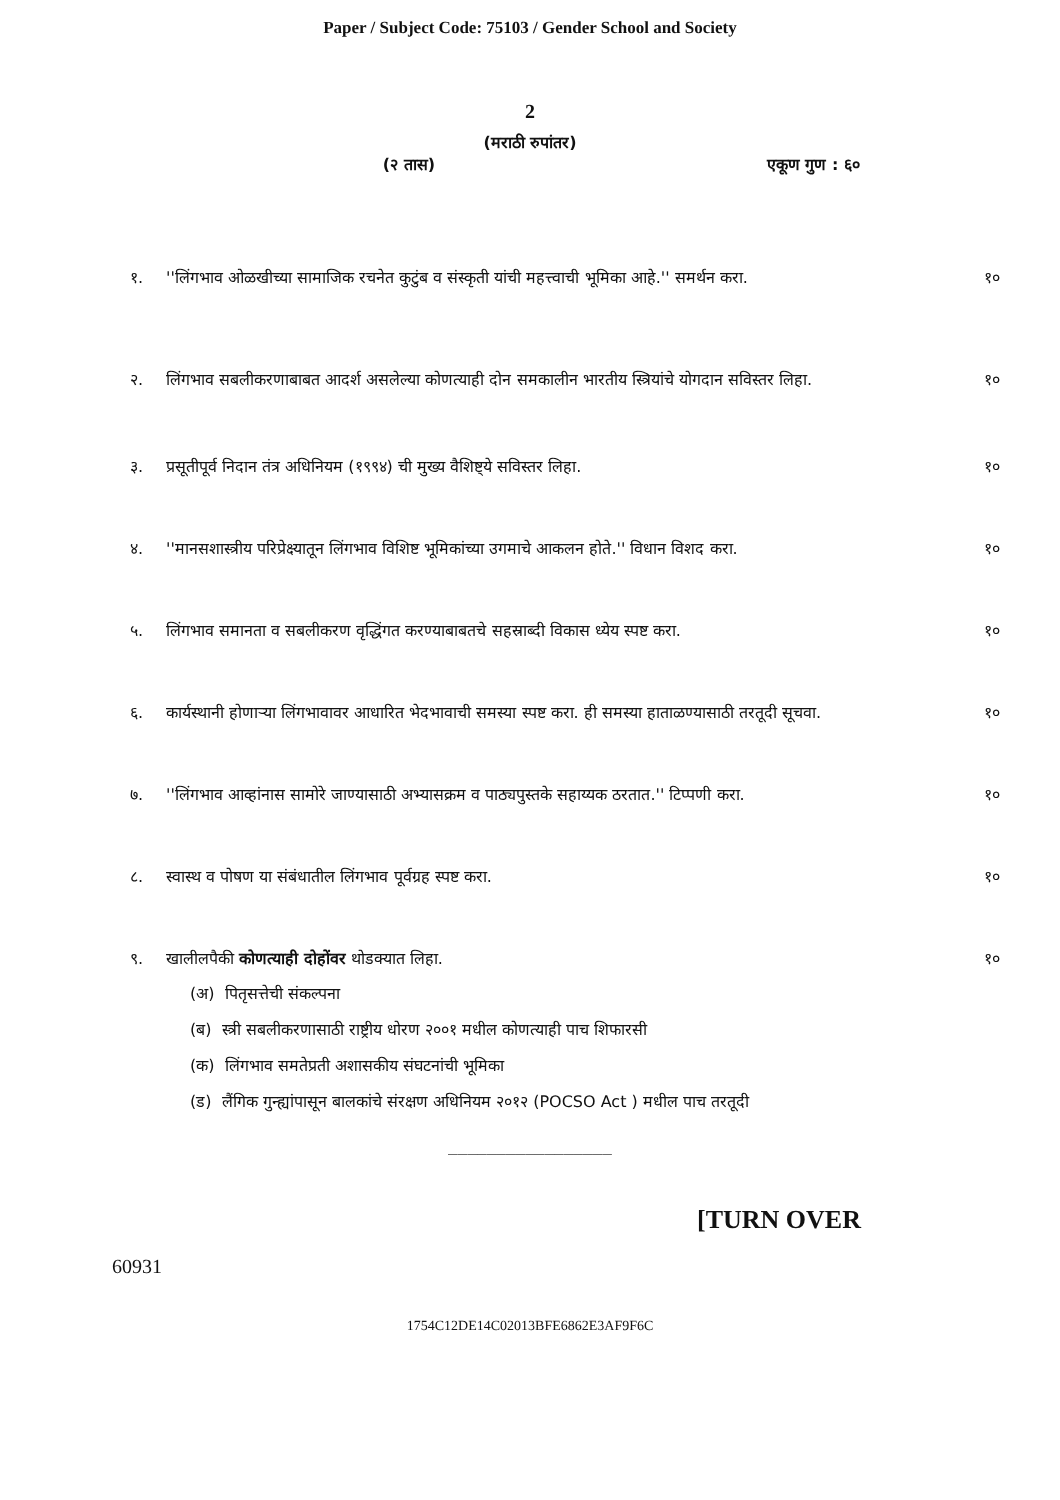Paper / Subject Code: 75103 / Gender School and Society
2
(मराठी रुपांतर)
(२ तास) एकूण गुण : ६०
१. ''लिंगभाव ओळखीच्या सामाजिक रचनेत कुटुंब व संस्कृती यांची महत्त्वाची भूमिका आहे.'' समर्थन करा.
१०
२. लिंगभाव सबलीकरणाबाबत आदर्श असलेल्या कोणत्याही दोन समकालीन भारतीय स्त्रियांचे योगदान सविस्तर लिहा.
१०
३. प्रसूतीपूर्व निदान तंत्र अधिनियम (१९९४) ची मुख्य वैशिष्ट्ये सविस्तर लिहा.
१०
४. ''मानसशास्त्रीय परिप्रेक्ष्यातून लिंगभाव विशिष्ट भूमिकांच्या उगमाचे आकलन होते.'' विधान विशद करा.
१०
५. लिंगभाव समानता व सबलीकरण वृद्धिंगत करण्याबाबतचे सहस्राब्दी विकास ध्येय स्पष्ट करा.
१०
६. कार्यस्थानी होणाऱ्या लिंगभावावर आधारित भेदभावाची समस्या स्पष्ट करा. ही समस्या हाताळण्यासाठी तरतूदी सूचवा.
१०
७. ''लिंगभाव आव्हांनास सामोरे जाण्यासाठी अभ्यासक्रम व पाठ्यपुस्तके सहाय्यक ठरतात.'' टिप्पणी करा.
१०
८. स्वास्थ व पोषण या संबंधातील लिंगभाव पूर्वग्रह स्पष्ट करा.
१०
९. खालीलपैकी कोणत्याही दोहोंवर थोडक्यात लिहा.
१०
(अ) पितृसत्तेची संकल्पना
(ब) स्त्री सबलीकरणासाठी राष्ट्रीय धोरण २००१ मधील कोणत्याही पाच शिफारसी
(क) लिंगभाव समतेप्रती अशासकीय संघटनांची भूमिका
(ड) लैंगिक गुन्ह्यांपासून बालकांचे संरक्षण अधिनियम २०१२ (POCSO Act ) मधील पाच तरतूदी
_________________
[TURN OVER
60931
1754C12DE14C02013BFE6862E3AF9F6C